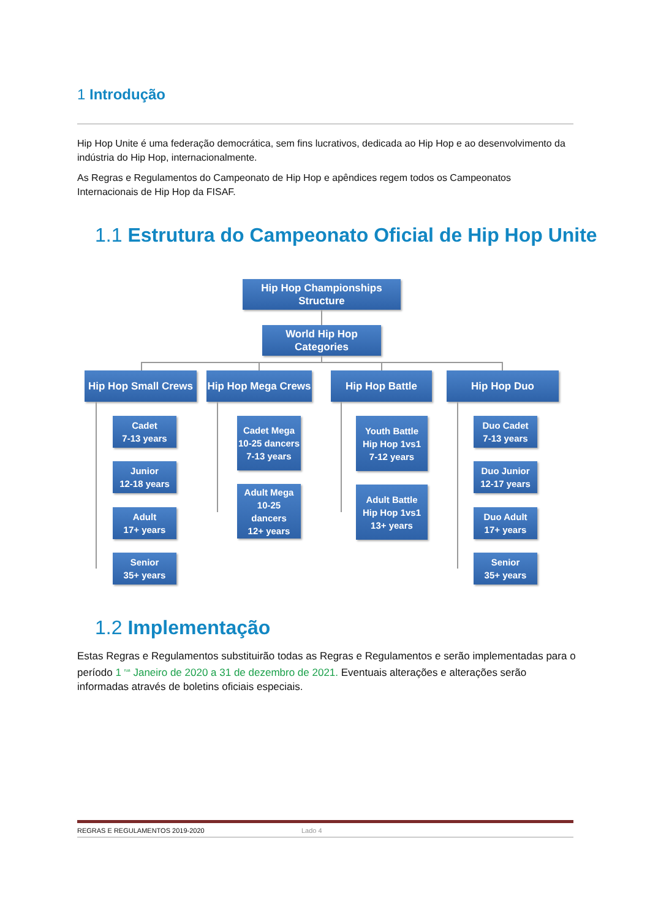1 Introdução
Hip Hop Unite é uma federação democrática, sem fins lucrativos, dedicada ao Hip Hop e ao desenvolvimento da indústria do Hip Hop, internacionalmente.
As Regras e Regulamentos do Campeonato de Hip Hop e apêndices regem todos os Campeonatos Internacionais de Hip Hop da FISAF.
1.1 Estrutura do Campeonato Oficial de Hip Hop Unite
Hip Hop Championships
Structure
World Hip Hop
Categories
Hip Hop Small Crews
Hip Hop Mega Crews
Hip Hop Battle Hip Hop Duo
Cadet
7-13 years
Junior
12-18 years
Adult
17+ years
Senior
35+ years
Cadet Mega
10-25 dancers
7-13 years
Adult Mega
10-25
dancers
12+ years
Youth Battle
Hip Hop 1vs1
7-12 years
Adult Battle
Hip Hop 1vs1
13+ years
Duo Cadet
7-13 years
Duo Junior
12-17 years
Duo Adult
17+ years
Senior
35+ years
1.2 Implementação
Estas Regras e Regulamentos substituirão todas as Regras e Regulamentos e serão implementadas para o período 1 <sup>rua</sup> Janeiro de 2020 a 31 de dezembro de 2021. Eventuais alterações e alterações serão informadas através de boletins oficiais especiais.
REGRAS E REGULAMENTOS 2019-2020 Lado 4